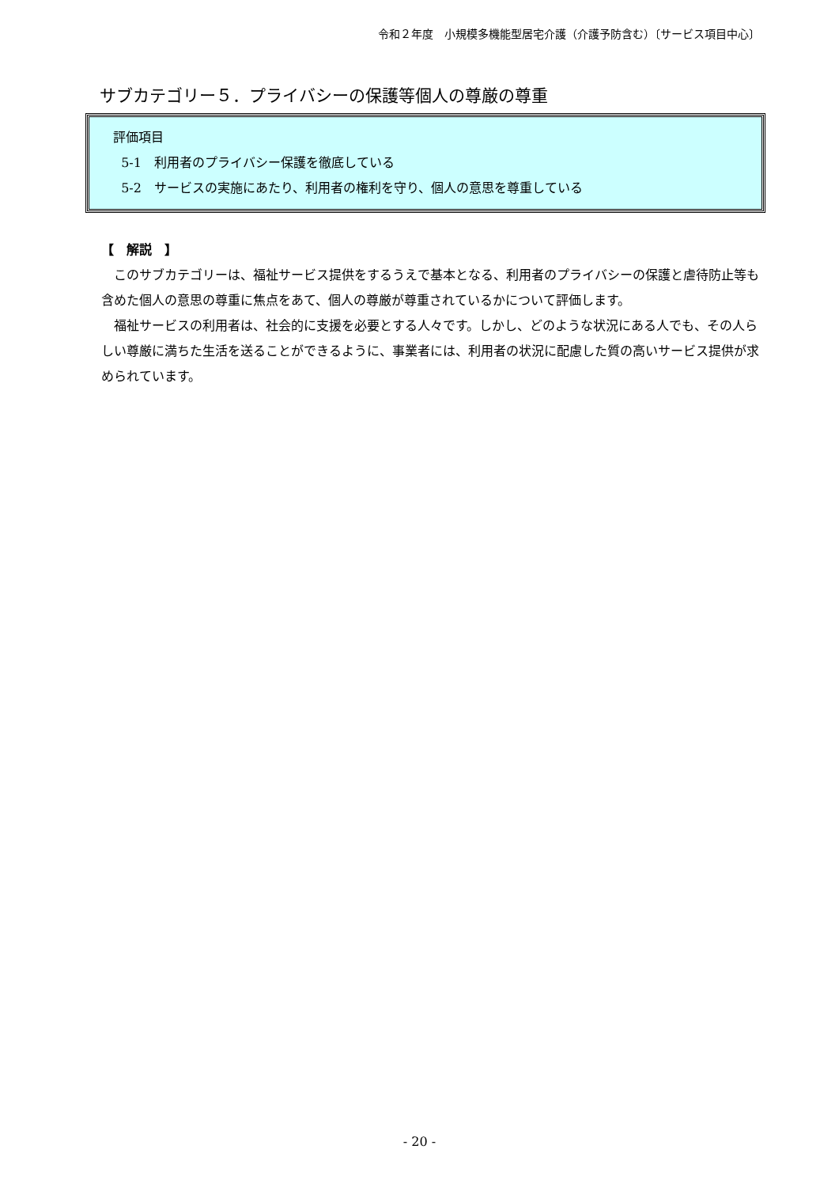令和２年度　小規模多機能型居宅介護（介護予防含む）〔サービス項目中心〕
サブカテゴリー５．プライバシーの保護等個人の尊厳の尊重
評価項目
5-1　利用者のプライバシー保護を徹底している
5-2　サービスの実施にあたり、利用者の権利を守り、個人の意思を尊重している
【　解説　】
このサブカテゴリーは、福祉サービス提供をするうえで基本となる、利用者のプライバシーの保護と虐待防止等も含めた個人の意思の尊重に焦点をあて、個人の尊厳が尊重されているかについて評価します。
福祉サービスの利用者は、社会的に支援を必要とする人々です。しかし、どのような状況にある人でも、その人らしい尊厳に満ちた生活を送ることができるように、事業者には、利用者の状況に配慮した質の高いサービス提供が求められています。
- 20 -